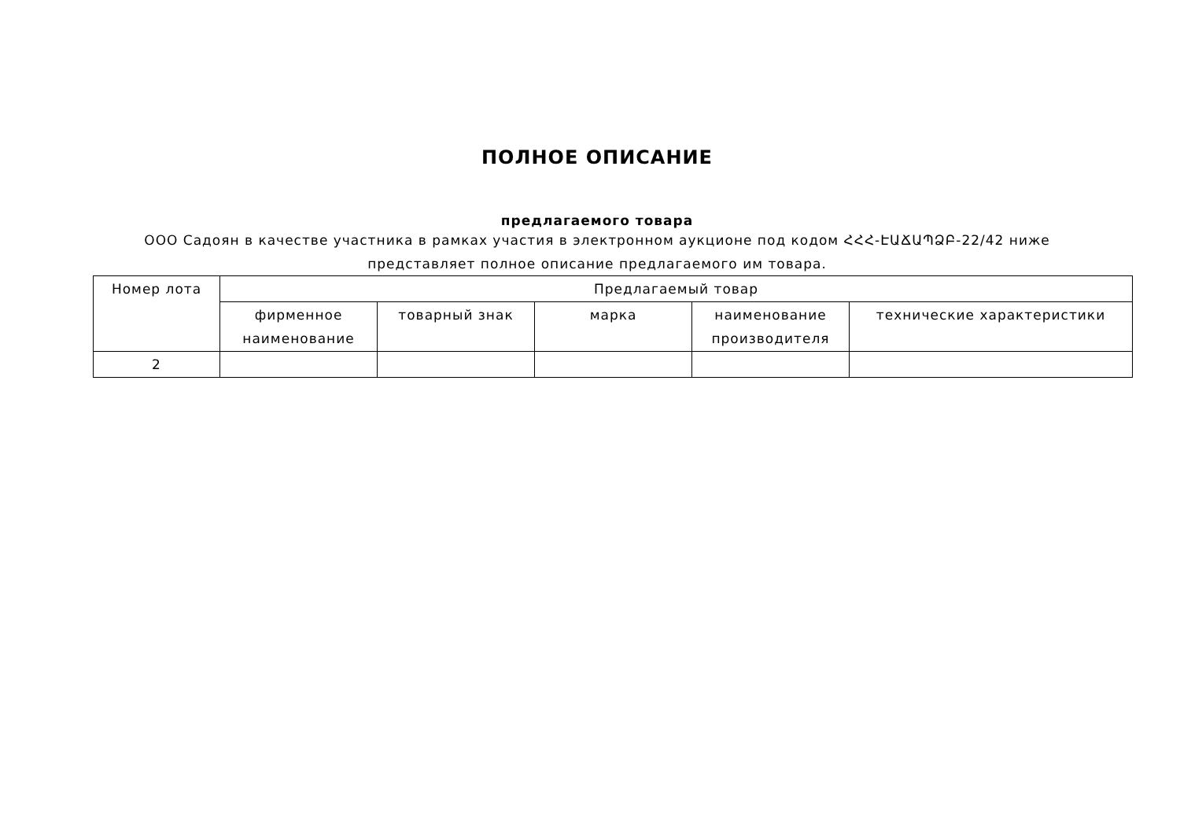ПОЛНОЕ ОПИСАНИЕ
предлагаемого товара
ООО Садоян в качестве участника в рамках участия в электронном аукционе под кодом ՀՀՀ-ԷԱՃԱՊՁԲ-22/42 ниже представляет полное описание предлагаемого им товара.
| Номер лота | Предлагаемый товар | | | | |
| --- | --- | --- | --- | --- | --- |
| | фирменное наименование | товарный знак | марка | наименование производителя | технические характеристики |
| 2 | | | | | |